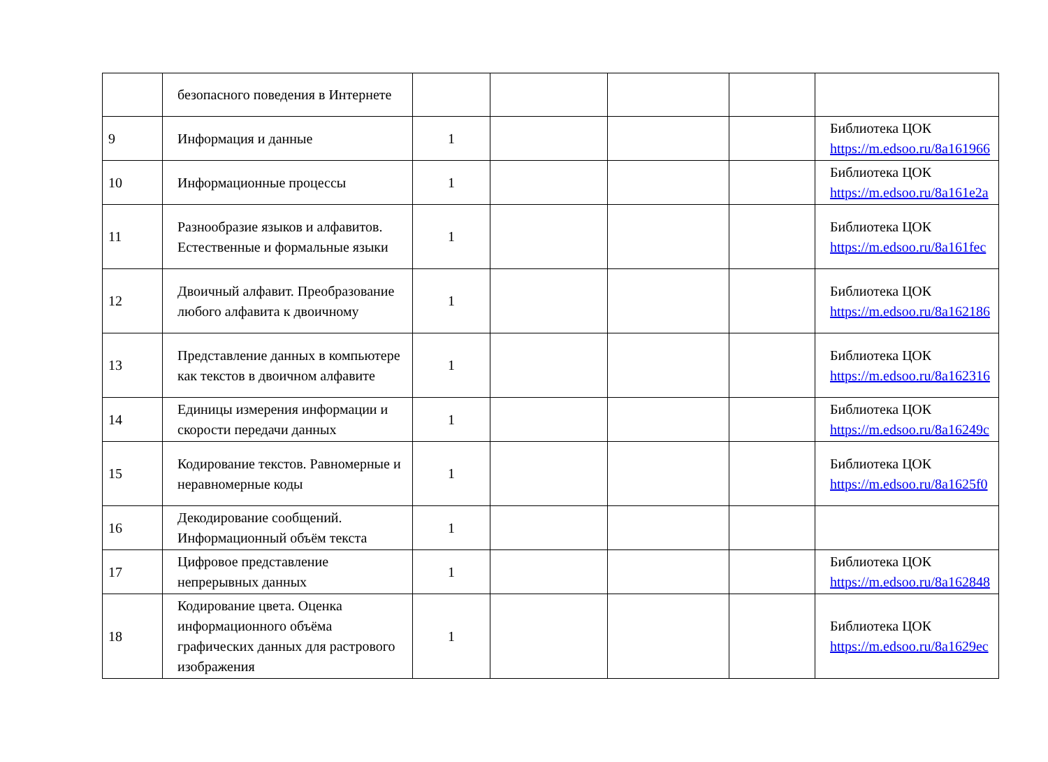| | безопасного поведения в Интернете | | | | | |
| 9 | Информация и данные | 1 | | | | Библиотека ЦОК https://m.edsoo.ru/8a161966 |
| 10 | Информационные процессы | 1 | | | | Библиотека ЦОК https://m.edsoo.ru/8a161e2a |
| 11 | Разнообразие языков и алфавитов. Естественные и формальные языки | 1 | | | | Библиотека ЦОК https://m.edsoo.ru/8a161fec |
| 12 | Двоичный алфавит. Преобразование любого алфавита к двоичному | 1 | | | | Библиотека ЦОК https://m.edsoo.ru/8a162186 |
| 13 | Представление данных в компьютере как текстов в двоичном алфавите | 1 | | | | Библиотека ЦОК https://m.edsoo.ru/8a162316 |
| 14 | Единицы измерения информации и скорости передачи данных | 1 | | | | Библиотека ЦОК https://m.edsoo.ru/8a16249c |
| 15 | Кодирование текстов. Равномерные и неравномерные коды | 1 | | | | Библиотека ЦОК https://m.edsoo.ru/8a1625f0 |
| 16 | Декодирование сообщений. Информационный объём текста | 1 | | | | |
| 17 | Цифровое представление непрерывных данных | 1 | | | | Библиотека ЦОК https://m.edsoo.ru/8a162848 |
| 18 | Кодирование цвета. Оценка информационного объёма графических данных для растрового изображения | 1 | | | | Библиотека ЦОК https://m.edsoo.ru/8a1629ec |